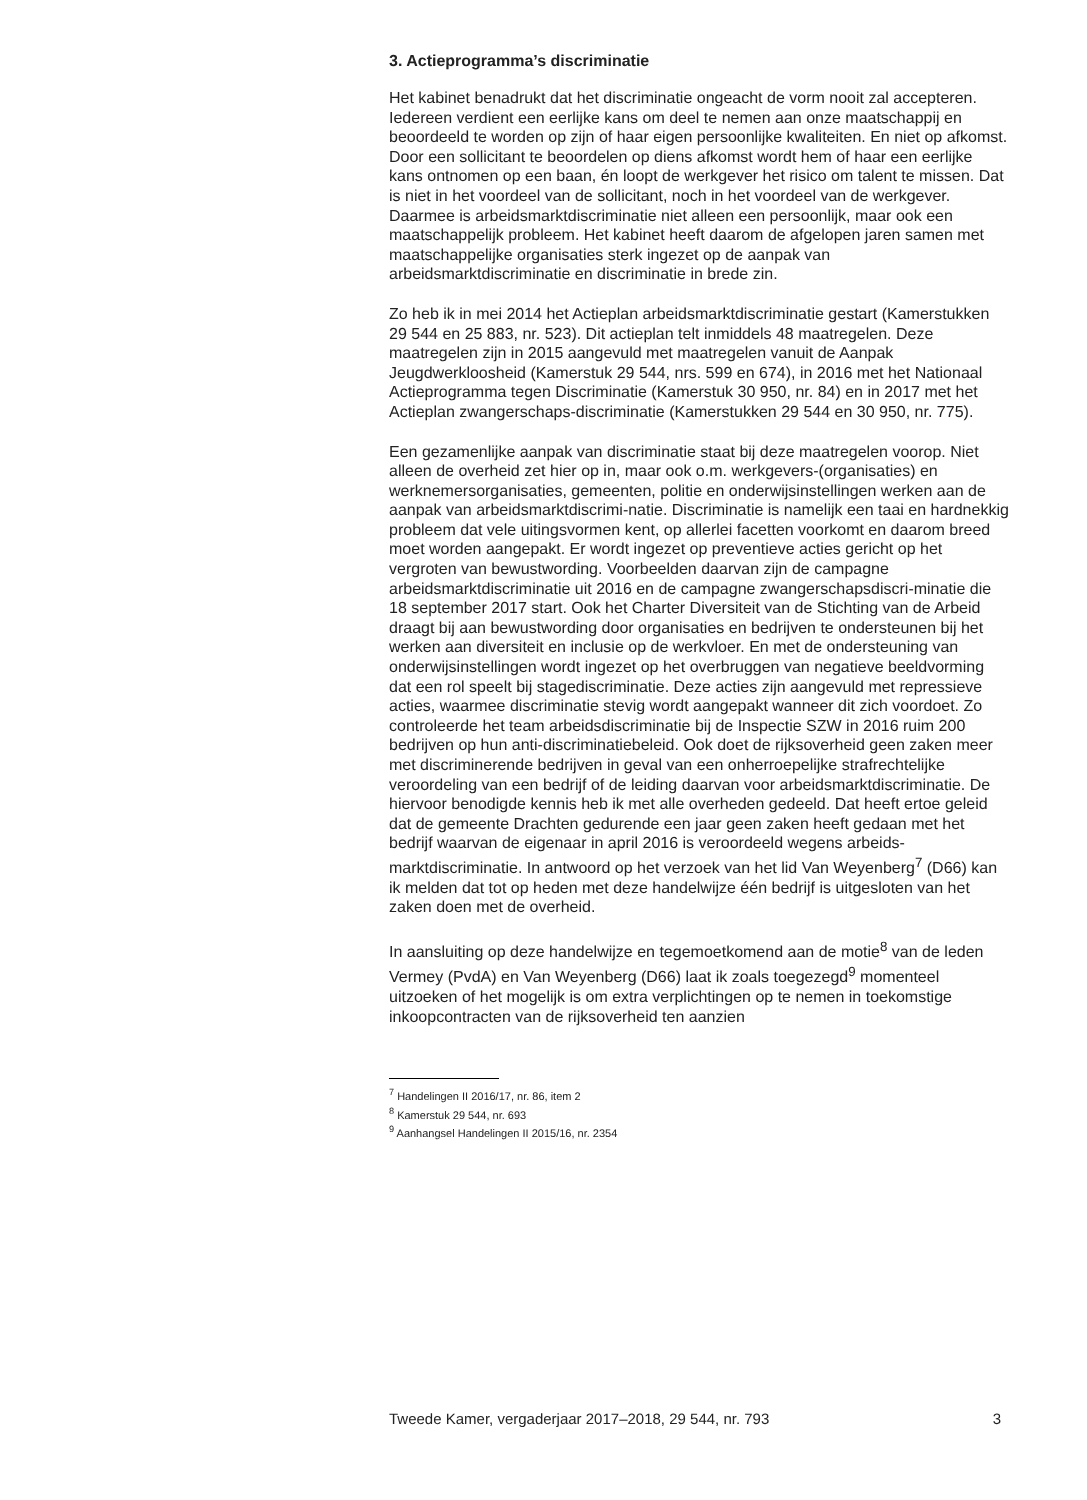3. Actieprogramma’s discriminatie
Het kabinet benadrukt dat het discriminatie ongeacht de vorm nooit zal accepteren. Iedereen verdient een eerlijke kans om deel te nemen aan onze maatschappij en beoordeeld te worden op zijn of haar eigen persoonlijke kwaliteiten. En niet op afkomst. Door een sollicitant te beoordelen op diens afkomst wordt hem of haar een eerlijke kans ontnomen op een baan, én loopt de werkgever het risico om talent te missen. Dat is niet in het voordeel van de sollicitant, noch in het voordeel van de werkgever. Daarmee is arbeidsmarktdiscriminatie niet alleen een persoonlijk, maar ook een maatschappelijk probleem. Het kabinet heeft daarom de afgelopen jaren samen met maatschappelijke organisaties sterk ingezet op de aanpak van arbeidsmarktdiscriminatie en discriminatie in brede zin.
Zo heb ik in mei 2014 het Actieplan arbeidsmarktdiscriminatie gestart (Kamerstukken 29 544 en 25 883, nr. 523). Dit actieplan telt inmiddels 48 maatregelen. Deze maatregelen zijn in 2015 aangevuld met maatregelen vanuit de Aanpak Jeugdwerkloosheid (Kamerstuk 29 544, nrs. 599 en 674), in 2016 met het Nationaal Actieprogramma tegen Discriminatie (Kamerstuk 30 950, nr. 84) en in 2017 met het Actieplan zwangerschaps-discriminatie (Kamerstukken 29 544 en 30 950, nr. 775).
Een gezamenlijke aanpak van discriminatie staat bij deze maatregelen voorop. Niet alleen de overheid zet hier op in, maar ook o.m. werkgevers-(organisaties) en werknemersorganisaties, gemeenten, politie en onderwijsinstellingen werken aan de aanpak van arbeidsmarktdiscrimi-natie. Discriminatie is namelijk een taai en hardnekkig probleem dat vele uitingsvormen kent, op allerlei facetten voorkomt en daarom breed moet worden aangepakt. Er wordt ingezet op preventieve acties gericht op het vergroten van bewustwording. Voorbeelden daarvan zijn de campagne arbeidsmarktdiscriminatie uit 2016 en de campagne zwangerschapsdiscri-minatie die 18 september 2017 start. Ook het Charter Diversiteit van de Stichting van de Arbeid draagt bij aan bewustwording door organisaties en bedrijven te ondersteunen bij het werken aan diversiteit en inclusie op de werkvloer. En met de ondersteuning van onderwijsinstellingen wordt ingezet op het overbruggen van negatieve beeldvorming dat een rol speelt bij stagediscriminatie. Deze acties zijn aangevuld met repressieve acties, waarmee discriminatie stevig wordt aangepakt wanneer dit zich voordoet. Zo controleerde het team arbeidsdiscriminatie bij de Inspectie SZW in 2016 ruim 200 bedrijven op hun anti-discriminatiebeleid. Ook doet de rijksoverheid geen zaken meer met discriminerende bedrijven in geval van een onherroepelijke strafrechtelijke veroordeling van een bedrijf of de leiding daarvan voor arbeidsmarktdiscriminatie. De hiervoor benodigde kennis heb ik met alle overheden gedeeld. Dat heeft ertoe geleid dat de gemeente Drachten gedurende een jaar geen zaken heeft gedaan met het bedrijf waarvan de eigenaar in april 2016 is veroordeeld wegens arbeids-marktdiscriminatie. In antwoord op het verzoek van het lid Van Weyenberg<sup>7</sup> (D66) kan ik melden dat tot op heden met deze handelwijze één bedrijf is uitgesloten van het zaken doen met de overheid.
In aansluiting op deze handelwijze en tegemoetkomend aan de motie<sup>8</sup> van de leden Vermey (PvdA) en Van Weyenberg (D66) laat ik zoals toegezegd<sup>9</sup> momenteel uitzoeken of het mogelijk is om extra verplichtingen op te nemen in toekomstige inkoopcontracten van de rijksoverheid ten aanzien
<sup>7</sup> Handelingen II 2016/17, nr. 86, item 2
<sup>8</sup> Kamerstuk 29 544, nr. 693
<sup>9</sup> Aanhangsel Handelingen II 2015/16, nr. 2354
Tweede Kamer, vergaderjaar 2017–2018, 29 544, nr. 793 3